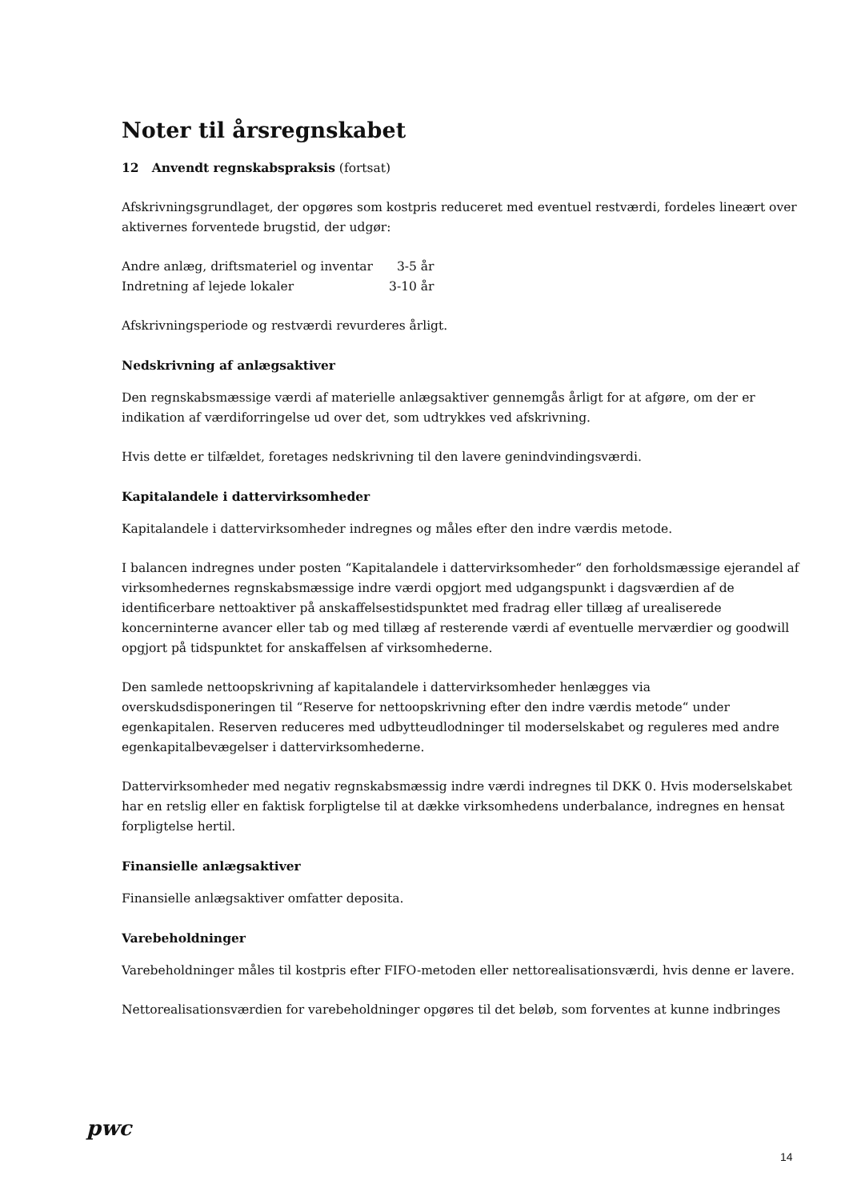Noter til årsregnskabet
12 Anvendt regnskabspraksis (fortsat)
Afskrivningsgrundlaget, der opgøres som kostpris reduceret med eventuel restværdi, fordeles lineært over aktivernes forventede brugstid, der udgør:
| Andre anlæg, driftsmateriel og inventar | 3-5 år |
| Indretning af lejede lokaler | 3-10 år |
Afskrivningsperiode og restværdi revurderes årligt.
Nedskrivning af anlægsaktiver
Den regnskabsmæssige værdi af materielle anlægsaktiver gennemgås årligt for at afgøre, om der er indikation af værdiforringelse ud over det, som udtrykkes ved afskrivning.
Hvis dette er tilfældet, foretages nedskrivning til den lavere genindvindingsværdi.
Kapitalandele i dattervirksomheder
Kapitalandele i dattervirksomheder indregnes og måles efter den indre værdis metode.
I balancen indregnes under posten “Kapitalandele i dattervirksomheder“ den forholdsmæssige ejerandel af virksomhedernes regnskabsmæssige indre værdi opgjort med udgangspunkt i dagsværdien af de identificerbare nettoaktiver på anskaffelsestidspunktet med fradrag eller tillæg af urealiserede koncerninterne avancer eller tab og med tillæg af resterende værdi af eventuelle merværdier og goodwill opgjort på tidspunktet for anskaffelsen af virksomhederne.
Den samlede nettoopskrivning af kapitalandele i dattervirksomheder henlægges via overskudsdisponeringen til “Reserve for nettoopskrivning efter den indre værdis metode“ under egenkapitalen. Reserven reduceres med udbytteudlodninger til moderselskabet og reguleres med andre egenkapitalbevægelser i dattervirksomhederne.
Dattervirksomheder med negativ regnskabsmæssig indre værdi indregnes til DKK 0. Hvis moderselskabet har en retslig eller en faktisk forpligtelse til at dække virksomhedens underbalance, indregnes en hensat forpligtelse hertil.
Finansielle anlægsaktiver
Finansielle anlægsaktiver omfatter deposita.
Varebeholdninger
Varebeholdninger måles til kostpris efter FIFO-metoden eller nettorealisationsværdi, hvis denne er lavere.
Nettorealisationsværdien for varebeholdninger opgøres til det beløb, som forventes at kunne indbringes
pwc
14